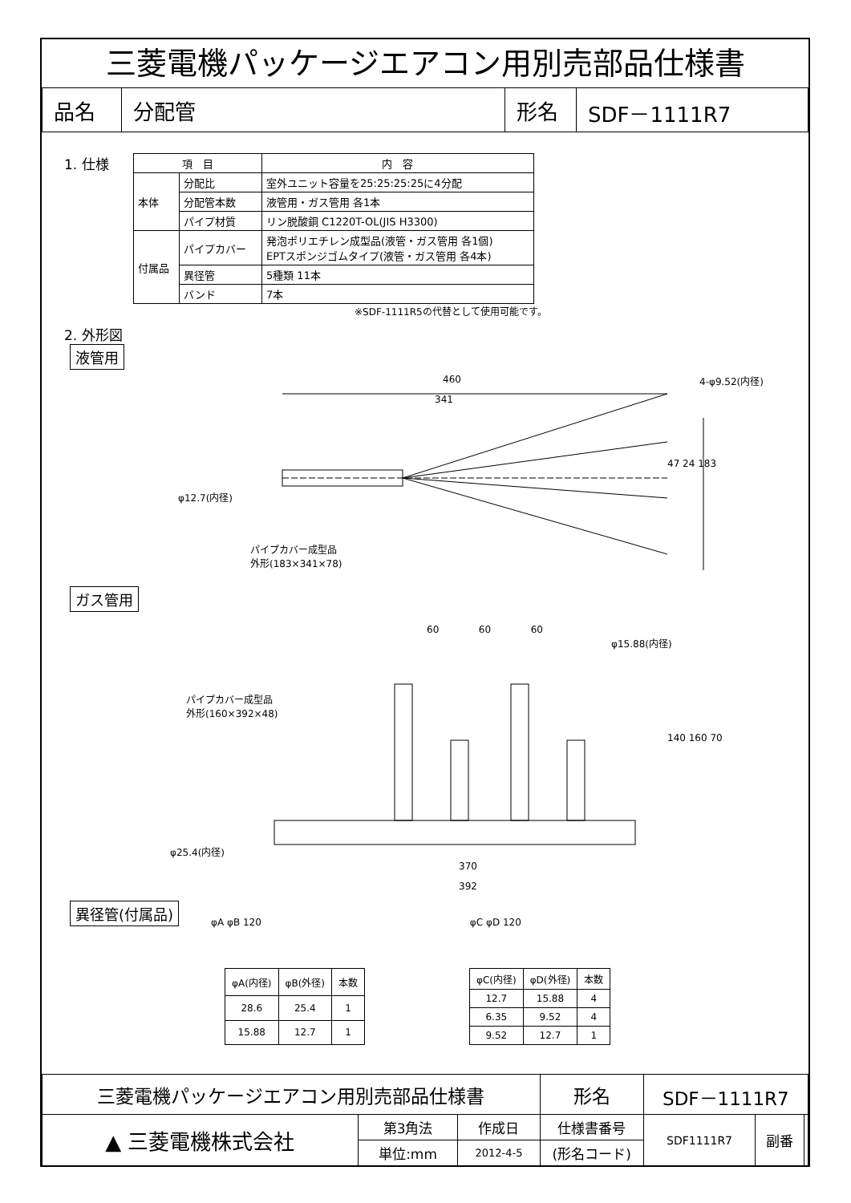三菱電機パッケージエアコン用別売部品仕様書
| 品名 | 分配管 | 形名 | SDF－1111R7 |
1. 仕様
| 項 目 | | 内 容 |
| --- | --- | --- |
| 本体 | 分配比 | 室外ユニット容量を25:25:25:25に4分配 |
| | 分配管本数 | 液管用・ガス管用 各1本 |
| | パイプ材質 | リン脱酸銅 C1220T-OL(JIS H3300) |
| 付属品 | パイプカバー | 発泡ポリエチレン成型品(液管・ガス管用 各1個) EPTスポンジゴムタイプ(液管・ガス管用 各4本) |
| | 異径管 | 5種類 11本 |
| | バンド | 7本 |
※SDF-1111R5の代替として使用可能です。
2. 外形図
液管用
460
341
4-φ9.52(内径)
φ12.7(内径)
47 24 183
パイプカバー成型品
外形(183×341×78)
ガス管用
60 60 60
φ15.88(内径)
パイプカバー成型品
外形(160×392×48)
140 160 70
φ25.4(内径)
370
392
異径管(付属品)
φA φB 120 φC φD 120
| φA(内径) | φB(外径) | 本数 |
| --- | --- | --- |
| 28.6 | 25.4 | 1 |
| 15.88 | 12.7 | 1 |
| φC(内径) | φD(外径) | 本数 |
| --- | --- | --- |
| 12.7 | 15.88 | 4 |
| 6.35 | 9.52 | 4 |
| 9.52 | 12.7 | 1 |
| 三菱電機パッケージエアコン用別売部品仕様書 | | | 形名 | SDF－1111R7 | | |
| ▲ 三菱電機株式会社 | 第3角法 | 作成日 | 仕様書番号 | SDF1111R7 | 副番 | |
| | 単位:mm | 2012-4-5 | (形名コード) | | | |